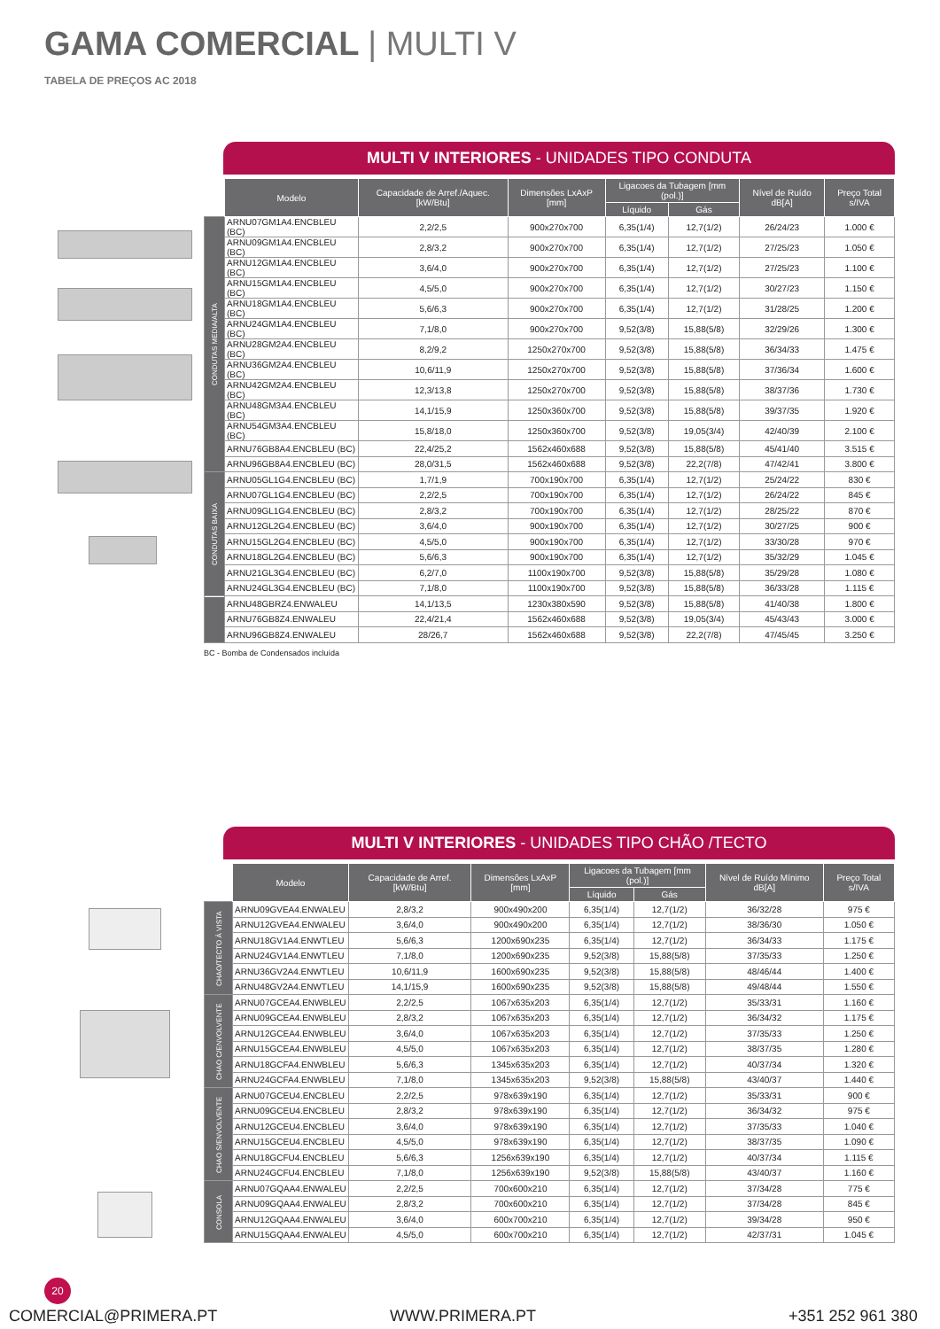GAMA COMERCIAL | MULTI V
TABELA DE PREÇOS AC 2018
MULTI V INTERIORES - UNIDADES TIPO CONDUTA
| | Modelo | Capacidade de Arref./Aquec. [kW/Btu] | Dimensões LxAxP [mm] | Ligacoes da Tubagem [mm (pol.)] | | Nível de Ruído dB[A] | Preço Total s/IVA |
| --- | --- | --- | --- | --- | --- | --- | --- |
| | | | | Líquido | Gás | | |
| CONDUTAS MEDIA/ALTA | ARNU07GM1A4.ENCBLEU (BC) | 2,2/2,5 | 900x270x700 | 6,35(1/4) | 12,7(1/2) | 26/24/23 | 1.000 € |
| | ARNU09GM1A4.ENCBLEU (BC) | 2,8/3,2 | 900x270x700 | 6,35(1/4) | 12,7(1/2) | 27/25/23 | 1.050 € |
| | ARNU12GM1A4.ENCBLEU (BC) | 3,6/4,0 | 900x270x700 | 6,35(1/4) | 12,7(1/2) | 27/25/23 | 1.100 € |
| | ARNU15GM1A4.ENCBLEU (BC) | 4,5/5,0 | 900x270x700 | 6,35(1/4) | 12,7(1/2) | 30/27/23 | 1.150 € |
| | ARNU18GM1A4.ENCBLEU (BC) | 5,6/6,3 | 900x270x700 | 6,35(1/4) | 12,7(1/2) | 31/28/25 | 1.200 € |
| | ARNU24GM1A4.ENCBLEU (BC) | 7,1/8,0 | 900x270x700 | 9,52(3/8) | 15,88(5/8) | 32/29/26 | 1.300 € |
| | ARNU28GM2A4.ENCBLEU (BC) | 8,2/9,2 | 1250x270x700 | 9,52(3/8) | 15,88(5/8) | 36/34/33 | 1.475 € |
| | ARNU36GM2A4.ENCBLEU (BC) | 10,6/11,9 | 1250x270x700 | 9,52(3/8) | 15,88(5/8) | 37/36/34 | 1.600 € |
| | ARNU42GM2A4.ENCBLEU (BC) | 12,3/13,8 | 1250x270x700 | 9,52(3/8) | 15,88(5/8) | 38/37/36 | 1.730 € |
| | ARNU48GM3A4.ENCBLEU (BC) | 14,1/15,9 | 1250x360x700 | 9,52(3/8) | 15,88(5/8) | 39/37/35 | 1.920 € |
| | ARNU54GM3A4.ENCBLEU (BC) | 15,8/18,0 | 1250x360x700 | 9,52(3/8) | 19,05(3/4) | 42/40/39 | 2.100 € |
| | ARNU76GB8A4.ENCBLEU (BC) | 22,4/25,2 | 1562x460x688 | 9,52(3/8) | 15,88(5/8) | 45/41/40 | 3.515 € |
| | ARNU96GB8A4.ENCBLEU (BC) | 28,0/31,5 | 1562x460x688 | 9,52(3/8) | 22,2(7/8) | 47/42/41 | 3.800 € |
| CONDUTAS BAIXA | ARNU05GL1G4.ENCBLEU (BC) | 1,7/1,9 | 700x190x700 | 6,35(1/4) | 12,7(1/2) | 25/24/22 | 830 € |
| | ARNU07GL1G4.ENCBLEU (BC) | 2,2/2,5 | 700x190x700 | 6,35(1/4) | 12,7(1/2) | 26/24/22 | 845 € |
| | ARNU09GL1G4.ENCBLEU (BC) | 2,8/3,2 | 700x190x700 | 6,35(1/4) | 12,7(1/2) | 28/25/22 | 870 € |
| | ARNU12GL2G4.ENCBLEU (BC) | 3,6/4,0 | 900x190x700 | 6,35(1/4) | 12,7(1/2) | 30/27/25 | 900 € |
| | ARNU15GL2G4.ENCBLEU (BC) | 4,5/5,0 | 900x190x700 | 6,35(1/4) | 12,7(1/2) | 33/30/28 | 970 € |
| | ARNU18GL2G4.ENCBLEU (BC) | 5,6/6,3 | 900x190x700 | 6,35(1/4) | 12,7(1/2) | 35/32/29 | 1.045 € |
| | ARNU21GL3G4.ENCBLEU (BC) | 6,2/7,0 | 1100x190x700 | 9,52(3/8) | 15,88(5/8) | 35/29/28 | 1.080 € |
| | ARNU24GL3G4.ENCBLEU (BC) | 7,1/8,0 | 1100x190x700 | 9,52(3/8) | 15,88(5/8) | 36/33/28 | 1.115 € |
| | ARNU48GBRZ4.ENWALEU | 14,1/13,5 | 1230x380x590 | 9,52(3/8) | 15,88(5/8) | 41/40/38 | 1.800 € |
| | ARNU76GB8Z4.ENWALEU | 22,4/21,4 | 1562x460x688 | 9,52(3/8) | 19,05(3/4) | 45/43/43 | 3.000 € |
| | ARNU96GB8Z4.ENWALEU | 28/26,7 | 1562x460x688 | 9,52(3/8) | 22,2(7/8) | 47/45/45 | 3.250 € |
BC - Bomba de Condensados incluída
MULTI V INTERIORES - UNIDADES TIPO CHÃO /TECTO
| | Modelo | Capacidade de Arref. [kW/Btu] | Dimensões LxAxP [mm] | Ligacoes da Tubagem [mm (pol.)] | | Nível de Ruído Mínimo dB[A] | Preço Total s/IVA |
| --- | --- | --- | --- | --- | --- | --- | --- |
| | | | | Líquido | Gás | | |
| CHAO/TECTO À VISTA | ARNU09GVEA4.ENWALEU | 2,8/3,2 | 900x490x200 | 6,35(1/4) | 12,7(1/2) | 36/32/28 | 975 € |
| | ARNU12GVEA4.ENWALEU | 3,6/4,0 | 900x490x200 | 6,35(1/4) | 12,7(1/2) | 38/36/30 | 1.050 € |
| | ARNU18GV1A4.ENWTLEU | 5,6/6,3 | 1200x690x235 | 6,35(1/4) | 12,7(1/2) | 36/34/33 | 1.175 € |
| | ARNU24GV1A4.ENWTLEU | 7,1/8,0 | 1200x690x235 | 9,52(3/8) | 15,88(5/8) | 37/35/33 | 1.250 € |
| | ARNU36GV2A4.ENWTLEU | 10,6/11,9 | 1600x690x235 | 9,52(3/8) | 15,88(5/8) | 48/46/44 | 1.400 € |
| | ARNU48GV2A4.ENWTLEU | 14,1/15,9 | 1600x690x235 | 9,52(3/8) | 15,88(5/8) | 49/48/44 | 1.550 € |
| CHAO C/ENVOLVENTE | ARNU07GCEA4.ENWBLEU | 2,2/2,5 | 1067x635x203 | 6,35(1/4) | 12,7(1/2) | 35/33/31 | 1.160 € |
| | ARNU09GCEA4.ENWBLEU | 2,8/3,2 | 1067x635x203 | 6,35(1/4) | 12,7(1/2) | 36/34/32 | 1.175 € |
| | ARNU12GCEA4.ENWBLEU | 3,6/4,0 | 1067x635x203 | 6,35(1/4) | 12,7(1/2) | 37/35/33 | 1.250 € |
| | ARNU15GCEA4.ENWBLEU | 4,5/5,0 | 1067x635x203 | 6,35(1/4) | 12,7(1/2) | 38/37/35 | 1.280 € |
| | ARNU18GCFA4.ENWBLEU | 5,6/6,3 | 1345x635x203 | 6,35(1/4) | 12,7(1/2) | 40/37/34 | 1.320 € |
| | ARNU24GCFA4.ENWBLEU | 7,1/8,0 | 1345x635x203 | 9,52(3/8) | 15,88(5/8) | 43/40/37 | 1.440 € |
| CHAO S/ENVOLVENTE | ARNU07GCEU4.ENCBLEU | 2,2/2,5 | 978x639x190 | 6,35(1/4) | 12,7(1/2) | 35/33/31 | 900 € |
| | ARNU09GCEU4.ENCBLEU | 2,8/3,2 | 978x639x190 | 6,35(1/4) | 12,7(1/2) | 36/34/32 | 975 € |
| | ARNU12GCEU4.ENCBLEU | 3,6/4,0 | 978x639x190 | 6,35(1/4) | 12,7(1/2) | 37/35/33 | 1.040 € |
| | ARNU15GCEU4.ENCBLEU | 4,5/5,0 | 978x639x190 | 6,35(1/4) | 12,7(1/2) | 38/37/35 | 1.090 € |
| | ARNU18GCFU4.ENCBLEU | 5,6/6,3 | 1256x639x190 | 6,35(1/4) | 12,7(1/2) | 40/37/34 | 1.115 € |
| | ARNU24GCFU4.ENCBLEU | 7,1/8,0 | 1256x639x190 | 9,52(3/8) | 15,88(5/8) | 43/40/37 | 1.160 € |
| CONSOLA | ARNU07GQAA4.ENWALEU | 2,2/2,5 | 700x600x210 | 6,35(1/4) | 12,7(1/2) | 37/34/28 | 775 € |
| | ARNU09GQAA4.ENWALEU | 2,8/3,2 | 700x600x210 | 6,35(1/4) | 12,7(1/2) | 37/34/28 | 845 € |
| | ARNU12GQAA4.ENWALEU | 3,6/4,0 | 600x700x210 | 6,35(1/4) | 12,7(1/2) | 39/34/28 | 950 € |
| | ARNU15GQAA4.ENWALEU | 4,5/5,0 | 600x700x210 | 6,35(1/4) | 12,7(1/2) | 42/37/31 | 1.045 € |
20
COMERCIAL@PRIMERA.PT WWW.PRIMERA.PT +351 252 961 380